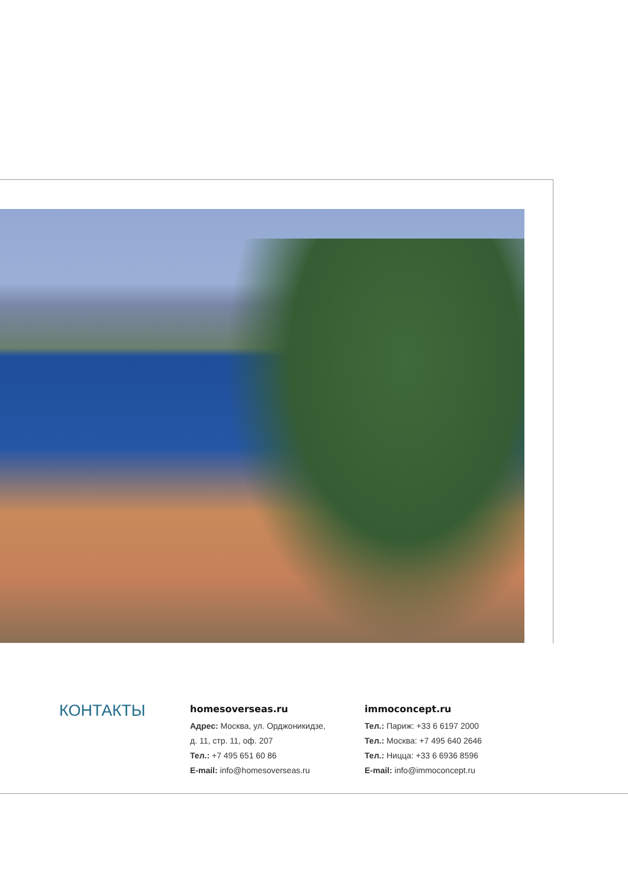КОНТАКТЫ
homesoverseas.ru
Адрес: Москва, ул. Орджоникидзе,
д. 11, стр. 11, оф. 207
Тел.: +7 495 651 60 86
E-mail: info@homesoverseas.ru
immoconcept.ru
Тел.: Париж: +33 6 6197 2000
Тел.: Москва: +7 495 640 2646
Тел.: Ницца: +33 6 6936 8596
E-mail: info@immoconcept.ru